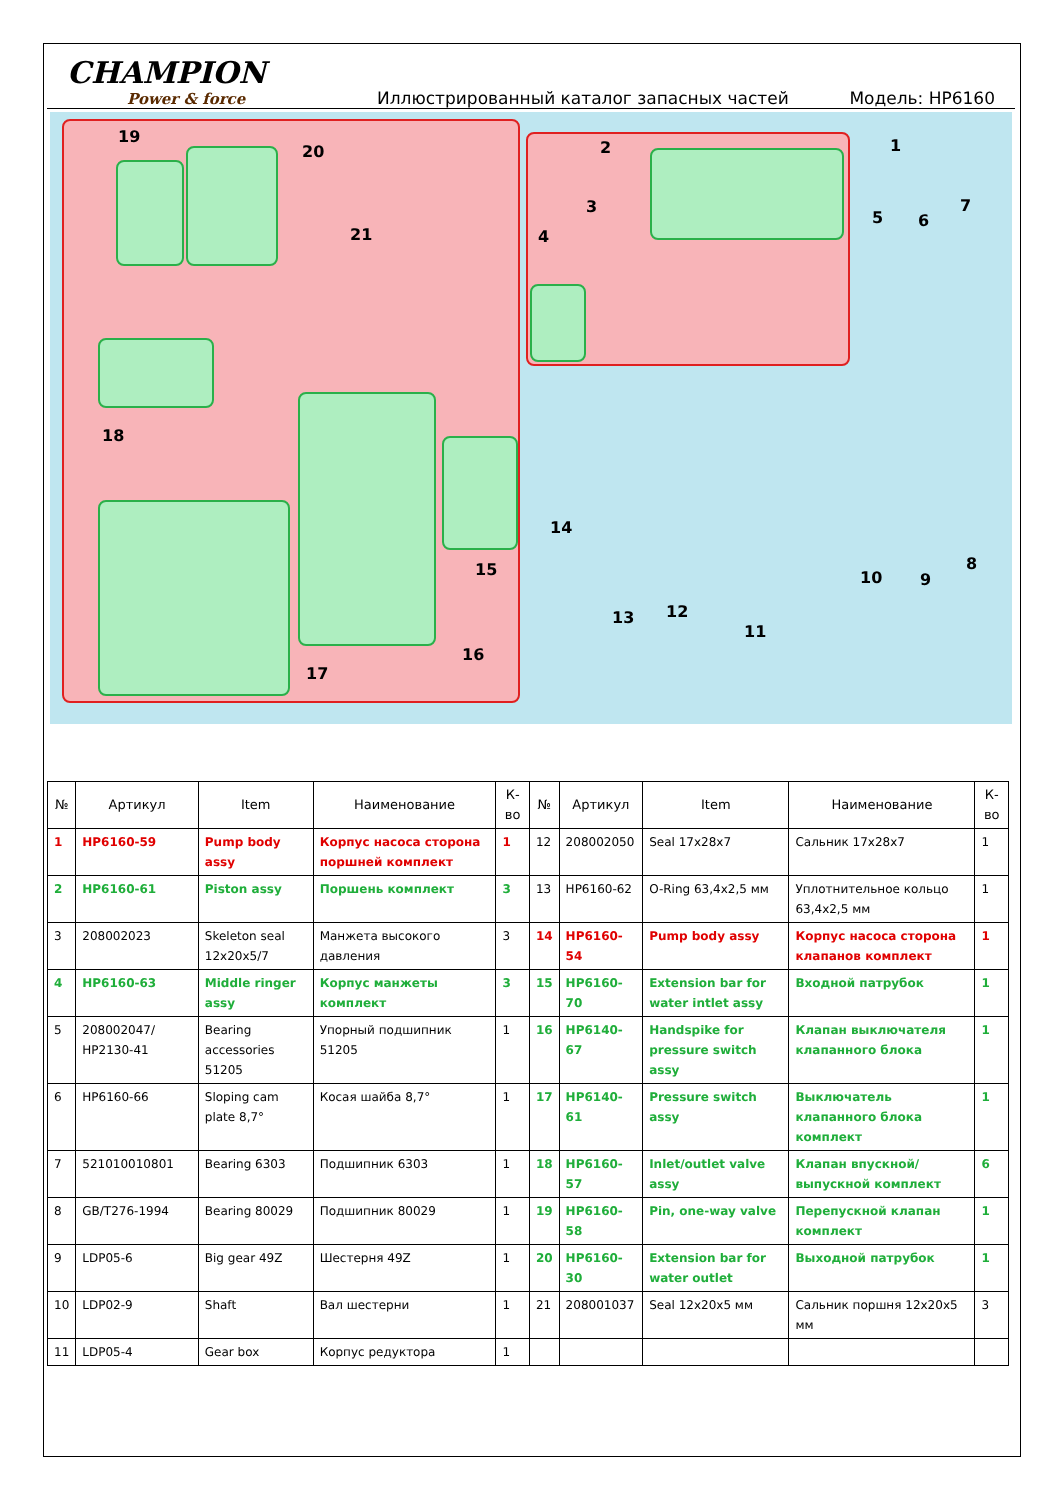CHAMPION
Power & force
Иллюстрированный каталог запасных частей
Модель: HP6160
19
20
21
18
15
16
17
14
2
3
4
1
5 6
7
8
9
10
11
12
13
| № | Артикул | Item | Наименование | К-во | № | Артикул | Item | Наименование | К-во |
| --- | --- | --- | --- | --- | --- | --- | --- | --- | --- |
| 1 | HP6160-59 | Pump body assy | Корпус насоса сторона поршней комплект | 1 | 12 | 208002050 | Seal 17x28x7 | Сальник 17x28x7 | 1 |
| 2 | HP6160-61 | Piston assy | Поршень комплект | 3 | 13 | HP6160-62 | O-Ring 63,4x2,5 мм | Уплотнительное кольцо 63,4x2,5 мм | 1 |
| 3 | 208002023 | Skeleton seal 12x20x5/7 | Манжета высокого давления | 3 | 14 | HP6160-54 | Pump body assy | Корпус насоса сторона клапанов комплект | 1 |
| 4 | HP6160-63 | Middle ringer assy | Корпус манжеты комплект | 3 | 15 | HP6160-70 | Extension bar for water intlet assy | Входной патрубок | 1 |
| 5 | 208002047/ HP2130-41 | Bearing accessories 51205 | Упорный подшипник 51205 | 1 | 16 | HP6140-67 | Handspike for pressure switch assy | Клапан выключателя клапанного блока | 1 |
| 6 | HP6160-66 | Sloping cam plate 8,7° | Косая шайба 8,7° | 1 | 17 | HP6140-61 | Pressure switch assy | Выключатель клапанного блока комплект | 1 |
| 7 | 521010010801 | Bearing 6303 | Подшипник 6303 | 1 | 18 | HP6160-57 | Inlet/outlet valve assy | Клапан впускной/выпускной комплект | 6 |
| 8 | GB/T276-1994 | Bearing 80029 | Подшипник 80029 | 1 | 19 | HP6160-58 | Pin, one-way valve | Перепускной клапан комплект | 1 |
| 9 | LDP05-6 | Big gear 49Z | Шестерня 49Z | 1 | 20 | HP6160-30 | Extension bar for water outlet | Выходной патрубок | 1 |
| 10 | LDP02-9 | Shaft | Вал шестерни | 1 | 21 | 208001037 | Seal 12x20x5 мм | Сальник поршня 12x20x5 мм | 3 |
| 11 | LDP05-4 | Gear box | Корпус редуктора | 1 | | | | | |